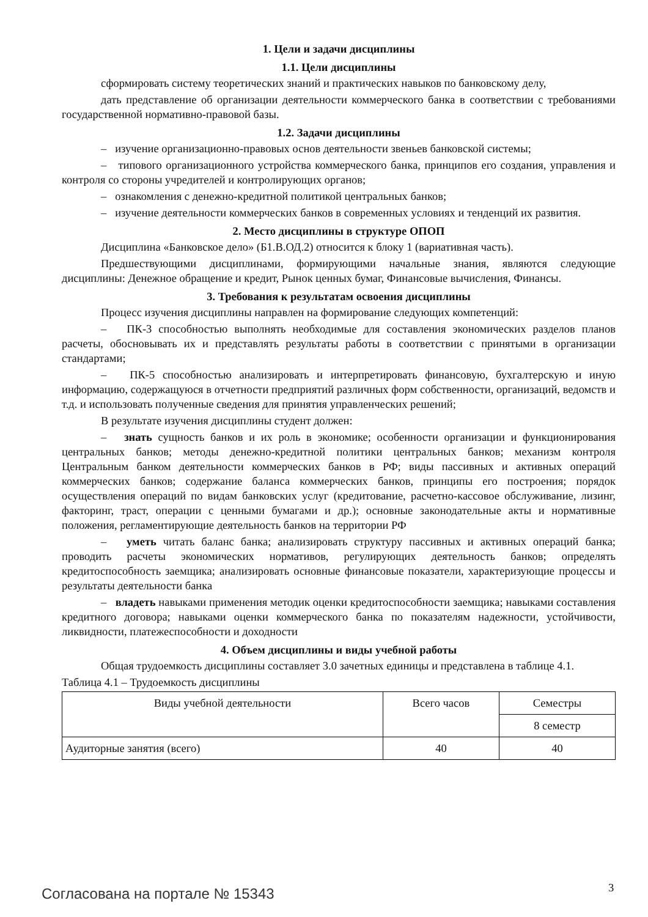1. Цели и задачи дисциплины
1.1. Цели дисциплины
сформировать систему теоретических знаний и практических навыков по банковскому делу,
дать представление об организации деятельности коммерческого банка в соответствии с требованиями государственной нормативно-правовой базы.
1.2. Задачи дисциплины
– изучение организационно-правовых основ деятельности звеньев банковской системы;
– типового организационного устройства коммерческого банка, принципов его создания, управления и контроля со стороны учредителей и контролирующих органов;
– ознакомления с денежно-кредитной политикой центральных банков;
– изучение деятельности коммерческих банков в современных условиях и тенденций их развития.
2. Место дисциплины в структуре ОПОП
Дисциплина «Банковское дело» (Б1.В.ОД.2) относится к блоку 1 (вариативная часть).
Предшествующими дисциплинами, формирующими начальные знания, являются следующие дисциплины: Денежное обращение и кредит, Рынок ценных бумаг, Финансовые вычисления, Финансы.
3. Требования к результатам освоения дисциплины
Процесс изучения дисциплины направлен на формирование следующих компетенций:
– ПК-3 способностью выполнять необходимые для составления экономических разделов планов расчеты, обосновывать их и представлять результаты работы в соответствии с принятыми в организации стандартами;
– ПК-5 способностью анализировать и интерпретировать финансовую, бухгалтерскую и иную информацию, содержащуюся в отчетности предприятий различных форм собственности, организаций, ведомств и т.д. и использовать полученные сведения для принятия управленческих решений;
В результате изучения дисциплины студент должен:
– знать сущность банков и их роль в экономике; особенности организации и функционирования центральных банков; методы денежно-кредитной политики центральных банков; механизм контроля Центральным банком деятельности коммерческих банков в РФ; виды пассивных и активных операций коммерческих банков; содержание баланса коммерческих банков, принципы его построения; порядок осуществления операций по видам банковских услуг (кредитование, расчетно-кассовое обслуживание, лизинг, факторинг, траст, операции с ценными бумагами и др.); основные законодательные акты и нормативные положения, регламентирующие деятельность банков на территории РФ
– уметь читать баланс банка; анализировать структуру пассивных и активных операций банка; проводить расчеты экономических нормативов, регулирующих деятельность банков; определять кредитоспособность заемщика; анализировать основные финансовые показатели, характеризующие процессы и результаты деятельности банка
– владеть навыками применения методик оценки кредитоспособности заемщика; навыками составления кредитного договора; навыками оценки коммерческого банка по показателям надежности, устойчивости, ликвидности, платежеспособности и доходности
4. Объем дисциплины и виды учебной работы
Общая трудоемкость дисциплины составляет 3.0 зачетных единицы и представлена в таблице 4.1.
Таблица 4.1 – Трудоемкость дисциплины
| Виды учебной деятельности | Всего часов | Семестры |
| | | 8 семестр |
| Аудиторные занятия (всего) | 40 | 40 |
Согласована на портале № 15343 3